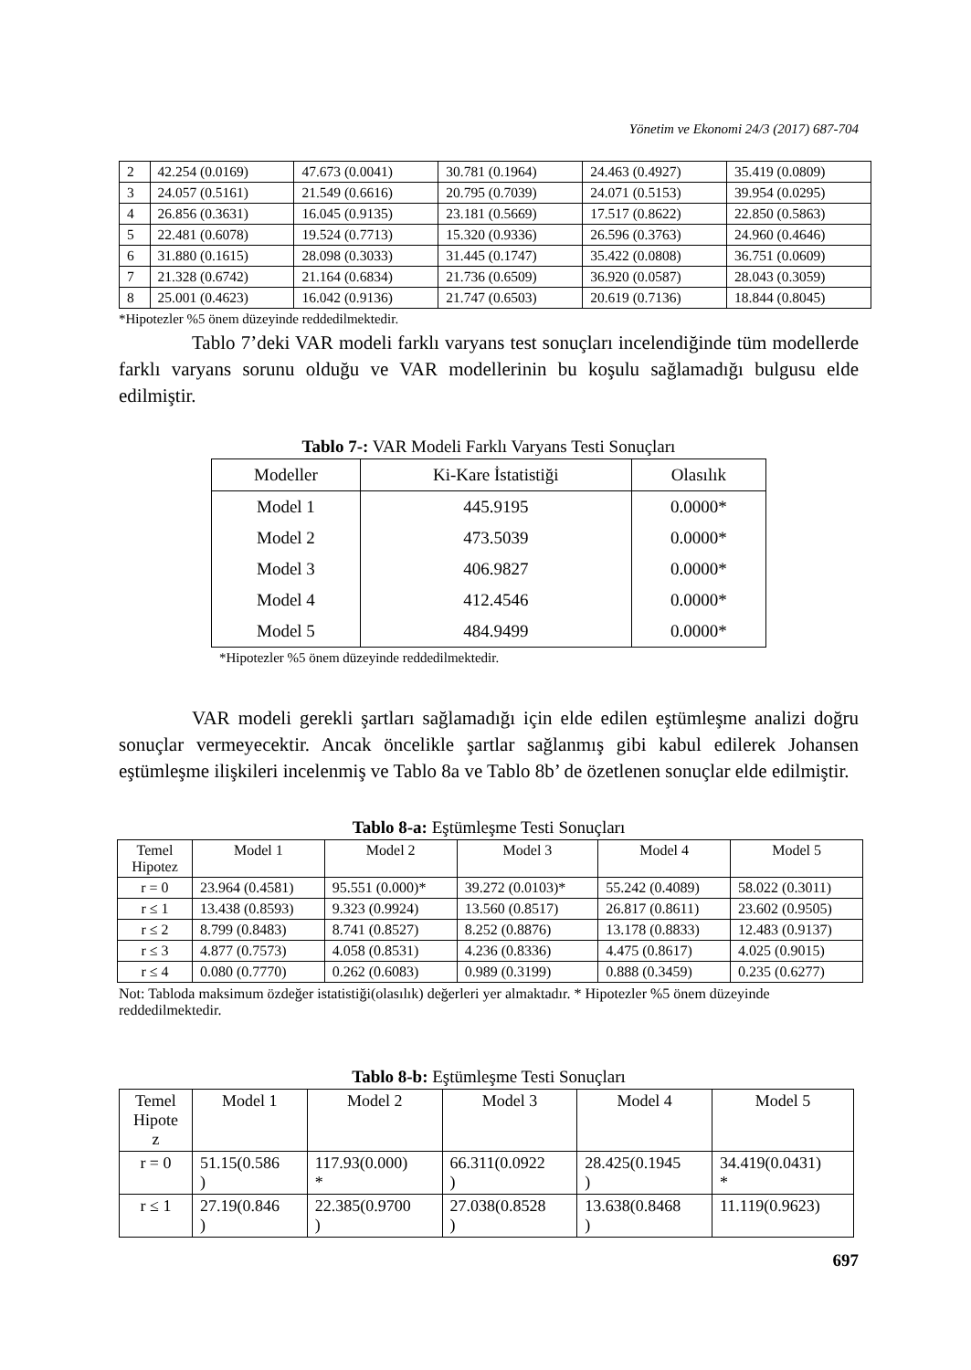Yönetim ve Ekonomi 24/3 (2017) 687-704
| 2 | 42.254 (0.0169) | 47.673 (0.0041) | 30.781 (0.1964) | 24.463 (0.4927) | 35.419 (0.0809) |
| 3 | 24.057 (0.5161) | 21.549 (0.6616) | 20.795 (0.7039) | 24.071 (0.5153) | 39.954 (0.0295) |
| 4 | 26.856 (0.3631) | 16.045 (0.9135) | 23.181 (0.5669) | 17.517 (0.8622) | 22.850 (0.5863) |
| 5 | 22.481 (0.6078) | 19.524 (0.7713) | 15.320 (0.9336) | 26.596 (0.3763) | 24.960 (0.4646) |
| 6 | 31.880 (0.1615) | 28.098 (0.3033) | 31.445 (0.1747) | 35.422 (0.0808) | 36.751 (0.0609) |
| 7 | 21.328 (0.6742) | 21.164 (0.6834) | 21.736 (0.6509) | 36.920 (0.0587) | 28.043 (0.3059) |
| 8 | 25.001 (0.4623) | 16.042 (0.9136) | 21.747 (0.6503) | 20.619 (0.7136) | 18.844 (0.8045) |
*Hipotezler %5 önem düzeyinde reddedilmektedir.
Tablo 7’deki VAR modeli farklı varyans test sonuçları incelendiğinde tüm modellerde farklı varyans sorunu olduğu ve VAR modellerinin bu koşulu sağlamadığı bulgusu elde edilmiştir.
Tablo 7-: VAR Modeli Farklı Varyans Testi Sonuçları
| Modeller | Ki-Kare İstatistiği | Olasılık |
| --- | --- | --- |
| Model 1 | 445.9195 | 0.0000* |
| Model 2 | 473.5039 | 0.0000* |
| Model 3 | 406.9827 | 0.0000* |
| Model 4 | 412.4546 | 0.0000* |
| Model 5 | 484.9499 | 0.0000* |
*Hipotezler %5 önem düzeyinde reddedilmektedir.
VAR modeli gerekli şartları sağlamadığı için elde edilen eştümleşme analizi doğru sonuçlar vermeyecektir. Ancak öncelikle şartlar sağlanmış gibi kabul edilerek Johansen eştümleşme ilişkileri incelenmiş ve Tablo 8a ve Tablo 8b’ de özetlenen sonuçlar elde edilmiştir.
Tablo 8-a: Eştümleşme Testi Sonuçları
| Temel Hipotez | Model 1 | Model 2 | Model 3 | Model 4 | Model 5 |
| --- | --- | --- | --- | --- | --- |
| r = 0 | 23.964 (0.4581) | 95.551 (0.000)* | 39.272 (0.0103)* | 55.242 (0.4089) | 58.022 (0.3011) |
| r ≤ 1 | 13.438 (0.8593) | 9.323 (0.9924) | 13.560 (0.8517) | 26.817 (0.8611) | 23.602 (0.9505) |
| r ≤ 2 | 8.799 (0.8483) | 8.741 (0.8527) | 8.252 (0.8876) | 13.178 (0.8833) | 12.483 (0.9137) |
| r ≤ 3 | 4.877 (0.7573) | 4.058 (0.8531) | 4.236 (0.8336) | 4.475 (0.8617) | 4.025 (0.9015) |
| r ≤ 4 | 0.080 (0.7770) | 0.262 (0.6083) | 0.989 (0.3199) | 0.888 (0.3459) | 0.235 (0.6277) |
Not: Tabloda maksimum özdeğer istatistiği(olasılık) değerleri yer almaktadır. * Hipotezler %5 önem düzeyinde reddedilmektedir.
Tablo 8-b: Eştümleşme Testi Sonuçları
| Temel Hipote z | Model 1 | Model 2 | Model 3 | Model 4 | Model 5 |
| --- | --- | --- | --- | --- | --- |
| r = 0 | 51.15(0.586 ) | 117.93(0.000) * | 66.311(0.0922 ) | 28.425(0.1945 ) | 34.419(0.0431) * |
| r ≤ 1 | 27.19(0.846 ) | 22.385(0.9700 ) | 27.038(0.8528 ) | 13.638(0.8468 ) | 11.119(0.9623) |
697